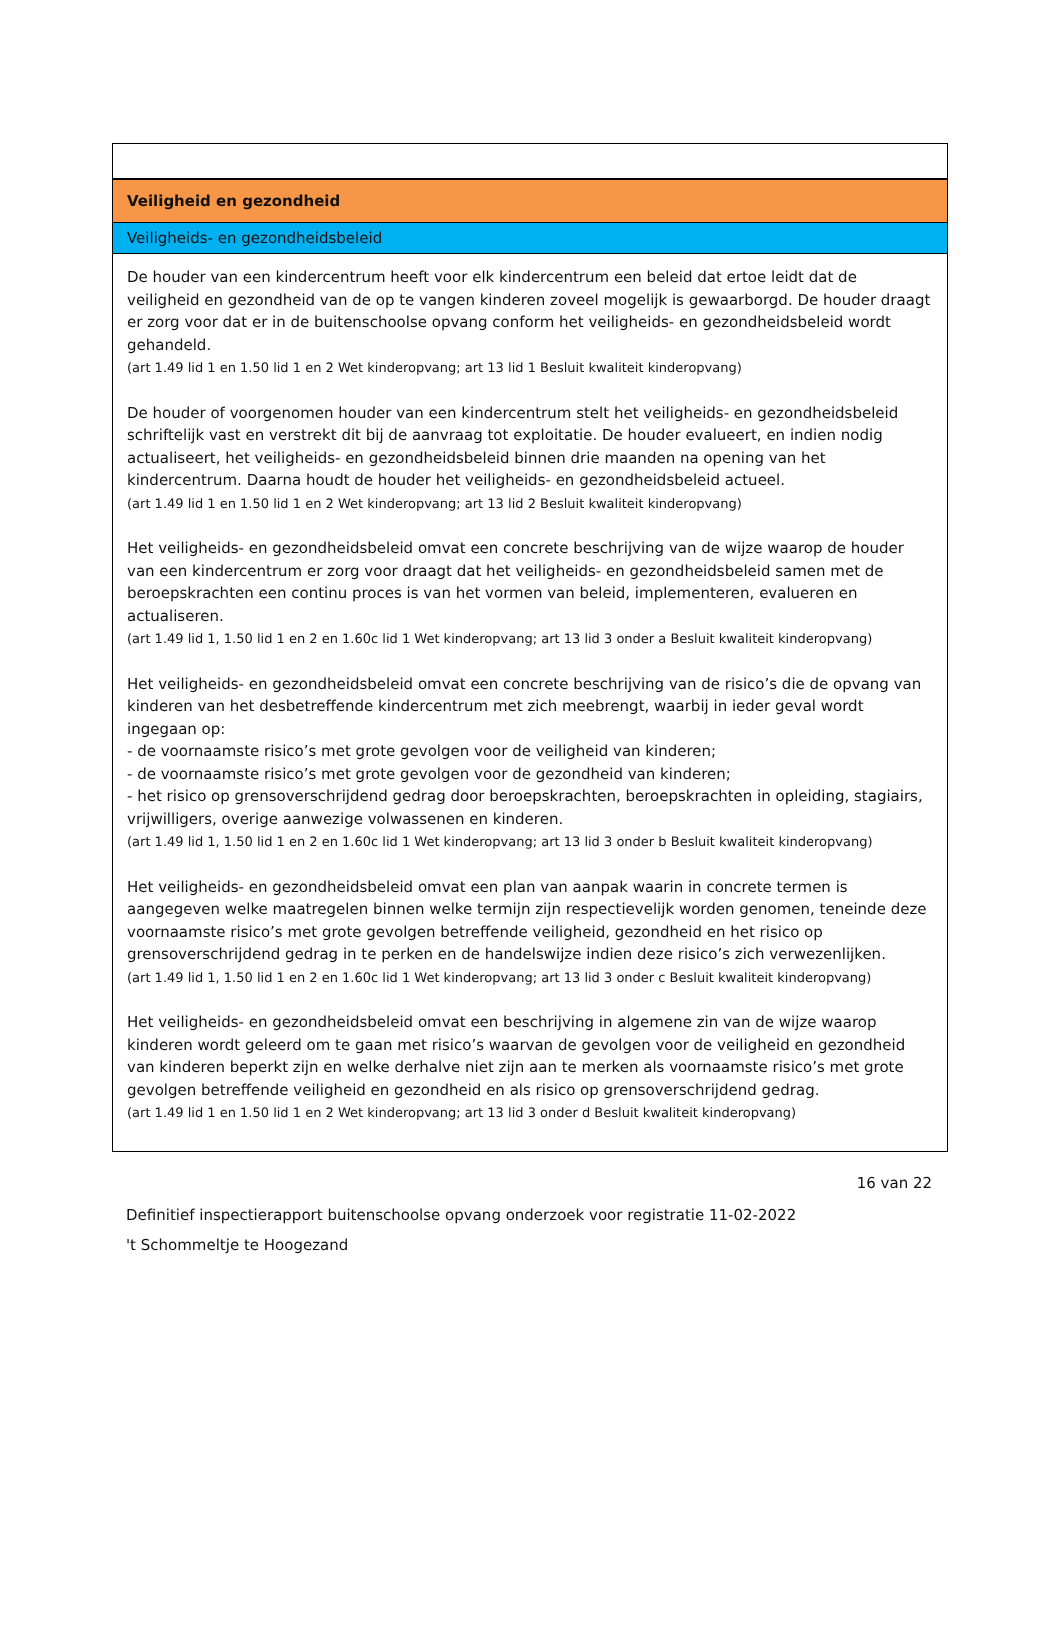Veiligheid en gezondheid
Veiligheids- en gezondheidsbeleid
De houder van een kindercentrum heeft voor elk kindercentrum een beleid dat ertoe leidt dat de veiligheid en gezondheid van de op te vangen kinderen zoveel mogelijk is gewaarborgd. De houder draagt er zorg voor dat er in de buitenschoolse opvang conform het veiligheids- en gezondheidsbeleid wordt gehandeld.
(art 1.49 lid 1 en 1.50 lid 1 en 2 Wet kinderopvang; art 13 lid 1 Besluit kwaliteit kinderopvang)
De houder of voorgenomen houder van een kindercentrum stelt het veiligheids- en gezondheidsbeleid schriftelijk vast en verstrekt dit bij de aanvraag tot exploitatie. De houder evalueert, en indien nodig actualiseert, het veiligheids- en gezondheidsbeleid binnen drie maanden na opening van het kindercentrum. Daarna houdt de houder het veiligheids- en gezondheidsbeleid actueel.
(art 1.49 lid 1 en 1.50 lid 1 en 2 Wet kinderopvang; art 13 lid 2 Besluit kwaliteit kinderopvang)
Het veiligheids- en gezondheidsbeleid omvat een concrete beschrijving van de wijze waarop de houder van een kindercentrum er zorg voor draagt dat het veiligheids- en gezondheidsbeleid samen met de beroepskrachten een continu proces is van het vormen van beleid, implementeren, evalueren en actualiseren.
(art 1.49 lid 1, 1.50 lid 1 en 2 en 1.60c lid 1 Wet kinderopvang; art 13 lid 3 onder a Besluit kwaliteit kinderopvang)
Het veiligheids- en gezondheidsbeleid omvat een concrete beschrijving van de risico’s die de opvang van kinderen van het desbetreffende kindercentrum met zich meebrengt, waarbij in ieder geval wordt ingegaan op:
- de voornaamste risico’s met grote gevolgen voor de veiligheid van kinderen;
- de voornaamste risico’s met grote gevolgen voor de gezondheid van kinderen;
- het risico op grensoverschrijdend gedrag door beroepskrachten, beroepskrachten in opleiding, stagiairs, vrijwilligers, overige aanwezige volwassenen en kinderen.
(art 1.49 lid 1, 1.50 lid 1 en 2 en 1.60c lid 1 Wet kinderopvang; art 13 lid 3 onder b Besluit kwaliteit kinderopvang)
Het veiligheids- en gezondheidsbeleid omvat een plan van aanpak waarin in concrete termen is aangegeven welke maatregelen binnen welke termijn zijn respectievelijk worden genomen, teneinde deze voornaamste risico’s met grote gevolgen betreffende veiligheid, gezondheid en het risico op grensoverschrijdend gedrag in te perken en de handelswijze indien deze risico’s zich verwezenlijken.
(art 1.49 lid 1, 1.50 lid 1 en 2 en 1.60c lid 1 Wet kinderopvang; art 13 lid 3 onder c Besluit kwaliteit kinderopvang)
Het veiligheids- en gezondheidsbeleid omvat een beschrijving in algemene zin van de wijze waarop kinderen wordt geleerd om te gaan met risico’s waarvan de gevolgen voor de veiligheid en gezondheid van kinderen beperkt zijn en welke derhalve niet zijn aan te merken als voornaamste risico’s met grote gevolgen betreffende veiligheid en gezondheid en als risico op grensoverschrijdend gedrag.
(art 1.49 lid 1 en 1.50 lid 1 en 2 Wet kinderopvang; art 13 lid 3 onder d Besluit kwaliteit kinderopvang)
16 van 22
Definitief inspectierapport buitenschoolse opvang onderzoek voor registratie 11-02-2022
't Schommeltje te Hoogezand